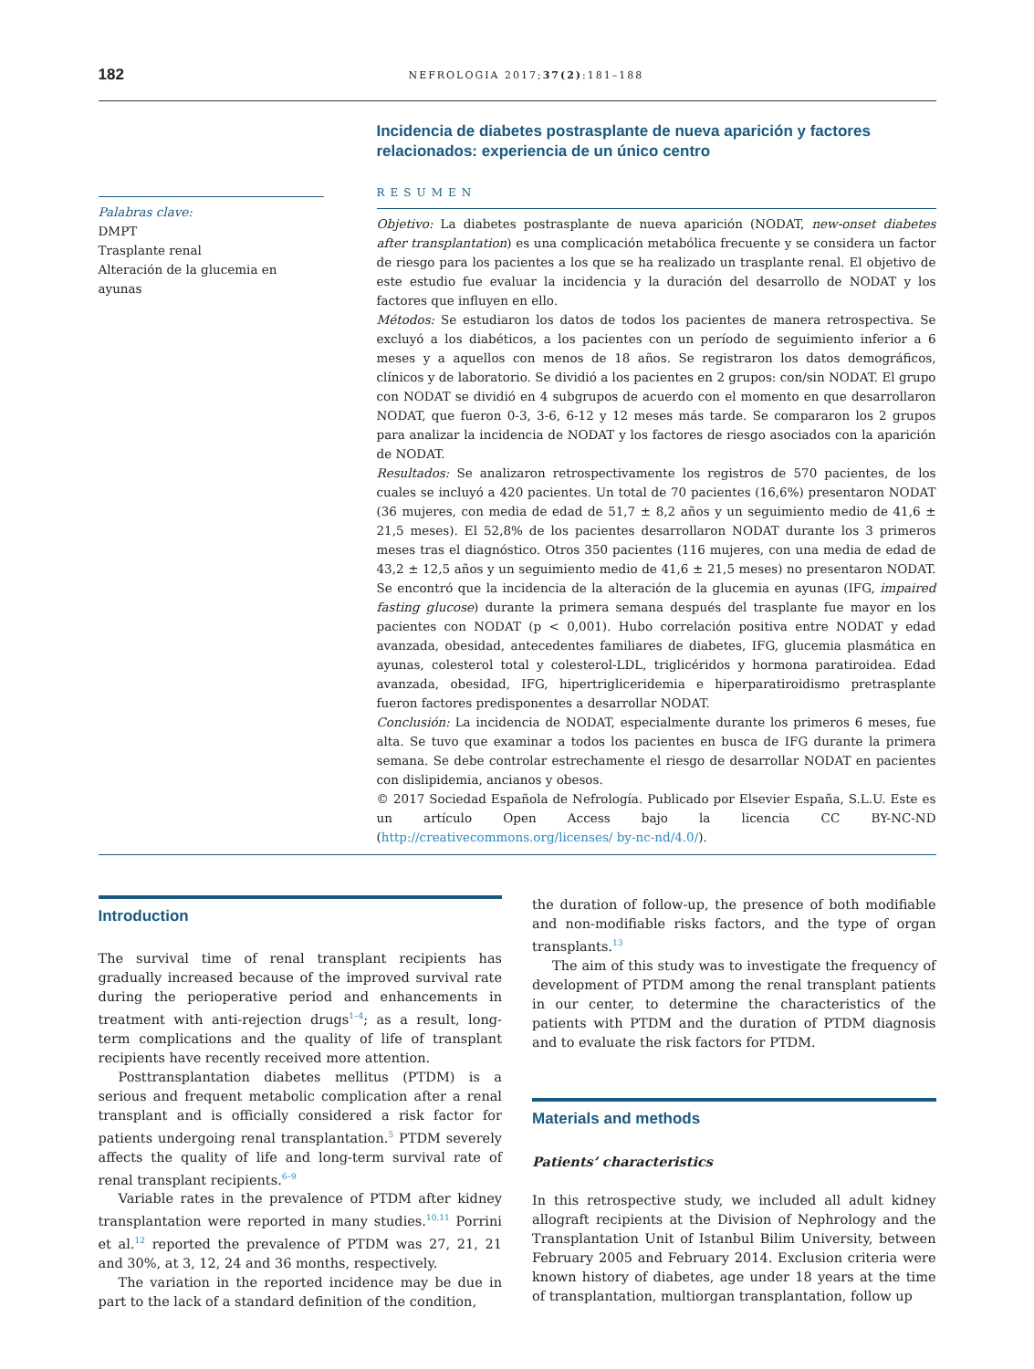182
NEFROLOGIA 2017;37(2):181–188
Palabras clave:
DMPT
Trasplante renal
Alteración de la glucemia en ayunas
Incidencia de diabetes postrasplante de nueva aparición y factores relacionados: experiencia de un único centro
RESUMEN
Objetivo: La diabetes postrasplante de nueva aparición (NODAT, new-onset diabetes after transplantation) es una complicación metabólica frecuente y se considera un factor de riesgo para los pacientes a los que se ha realizado un trasplante renal. El objetivo de este estudio fue evaluar la incidencia y la duración del desarrollo de NODAT y los factores que influyen en ello.
Métodos: Se estudiaron los datos de todos los pacientes de manera retrospectiva. Se excluyó a los diabéticos, a los pacientes con un período de seguimiento inferior a 6 meses y a aquellos con menos de 18 años. Se registraron los datos demográficos, clínicos y de laboratorio. Se dividió a los pacientes en 2 grupos: con/sin NODAT. El grupo con NODAT se dividió en 4 subgrupos de acuerdo con el momento en que desarrollaron NODAT, que fueron 0-3, 3-6, 6-12 y 12 meses más tarde. Se compararon los 2 grupos para analizar la incidencia de NODAT y los factores de riesgo asociados con la aparición de NODAT.
Resultados: Se analizaron retrospectivamente los registros de 570 pacientes, de los cuales se incluyó a 420 pacientes. Un total de 70 pacientes (16,6%) presentaron NODAT (36 mujeres, con media de edad de 51,7 ± 8,2 años y un seguimiento medio de 41,6 ± 21,5 meses). El 52,8% de los pacientes desarrollaron NODAT durante los 3 primeros meses tras el diagnóstico. Otros 350 pacientes (116 mujeres, con una media de edad de 43,2 ± 12,5 años y un seguimiento medio de 41,6 ± 21,5 meses) no presentaron NODAT. Se encontró que la incidencia de la alteración de la glucemia en ayunas (IFG, impaired fasting glucose) durante la primera semana después del trasplante fue mayor en los pacientes con NODAT (p < 0,001). Hubo correlación positiva entre NODAT y edad avanzada, obesidad, antecedentes familiares de diabetes, IFG, glucemia plasmática en ayunas, colesterol total y colesterol-LDL, triglicéridos y hormona paratiroidea. Edad avanzada, obesidad, IFG, hipertrigliceridemia e hiperparatiroidismo pretrasplante fueron factores predisponentes a desarrollar NODAT.
Conclusión: La incidencia de NODAT, especialmente durante los primeros 6 meses, fue alta. Se tuvo que examinar a todos los pacientes en busca de IFG durante la primera semana. Se debe controlar estrechamente el riesgo de desarrollar NODAT en pacientes con dislipidemia, ancianos y obesos.
© 2017 Sociedad Española de Nefrología. Publicado por Elsevier España, S.L.U. Este es un artículo Open Access bajo la licencia CC BY-NC-ND (http://creativecommons.org/licenses/ by-nc-nd/4.0/).
Introduction
The survival time of renal transplant recipients has gradually increased because of the improved survival rate during the perioperative period and enhancements in treatment with anti-rejection drugs<sup>1–4</sup>; as a result, long-term complications and the quality of life of transplant recipients have recently received more attention.
Posttransplantation diabetes mellitus (PTDM) is a serious and frequent metabolic complication after a renal transplant and is officially considered a risk factor for patients undergoing renal transplantation.<sup>5</sup> PTDM severely affects the quality of life and long-term survival rate of renal transplant recipients.<sup>6–9</sup>
Variable rates in the prevalence of PTDM after kidney transplantation were reported in many studies.<sup>10,11</sup> Porrini et al.<sup>12</sup> reported the prevalence of PTDM was 27, 21, 21 and 30%, at 3, 12, 24 and 36 months, respectively.
The variation in the reported incidence may be due in part to the lack of a standard definition of the condition,
the duration of follow-up, the presence of both modifiable and non-modifiable risks factors, and the type of organ transplants.<sup>13</sup>
The aim of this study was to investigate the frequency of development of PTDM among the renal transplant patients in our center, to determine the characteristics of the patients with PTDM and the duration of PTDM diagnosis and to evaluate the risk factors for PTDM.
Materials and methods
Patients’ characteristics
In this retrospective study, we included all adult kidney allograft recipients at the Division of Nephrology and the Transplantation Unit of Istanbul Bilim University, between February 2005 and February 2014. Exclusion criteria were known history of diabetes, age under 18 years at the time of transplantation, multiorgan transplantation, follow up